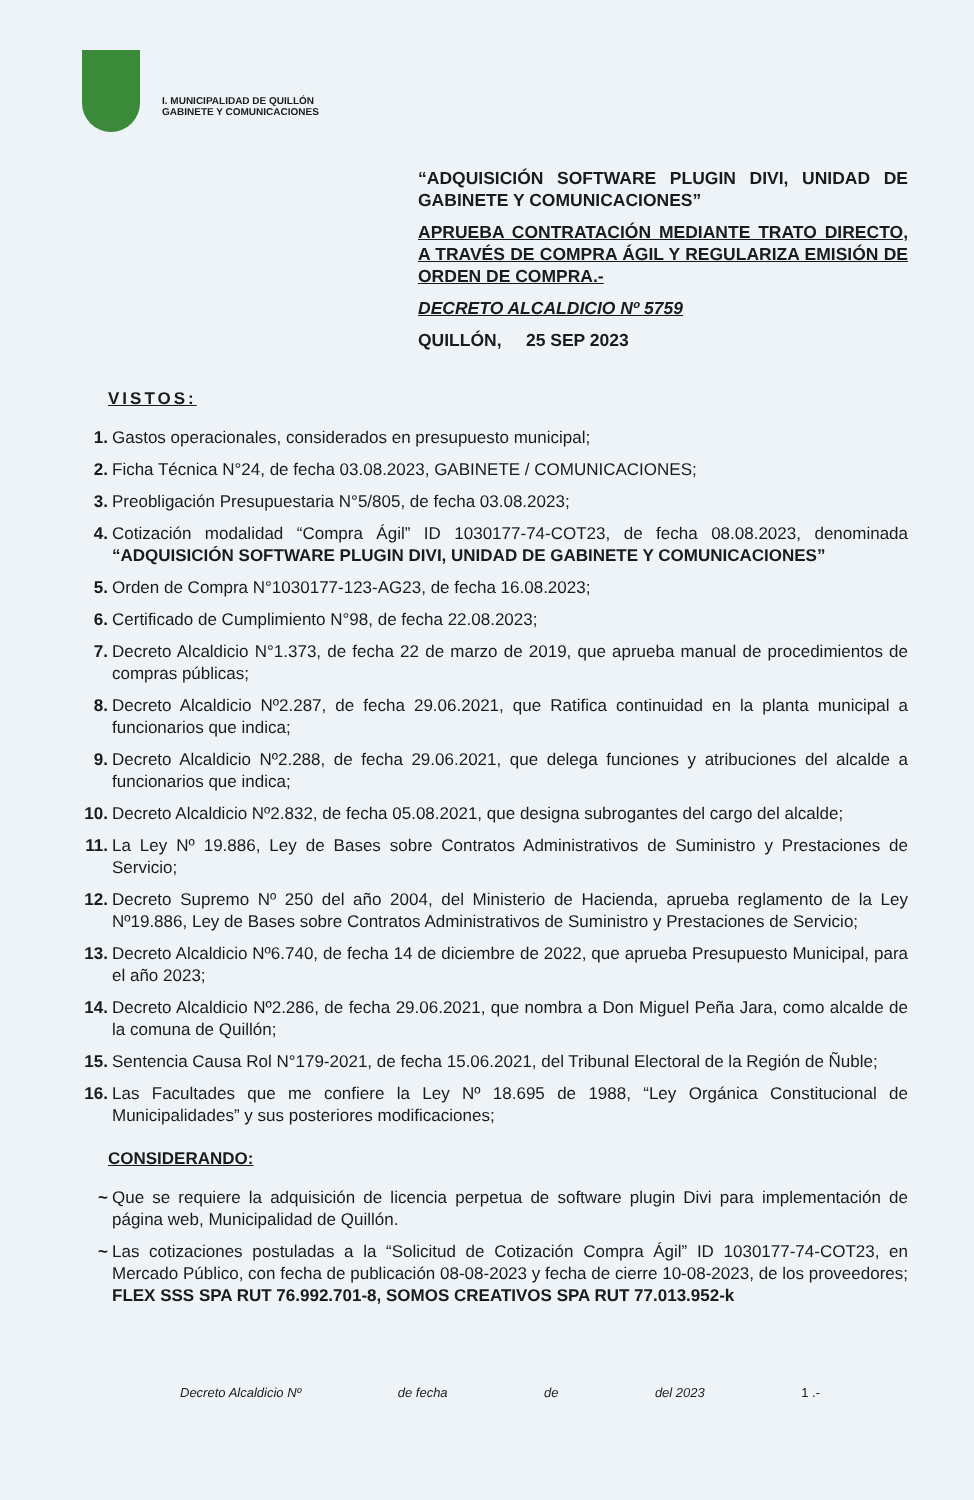I. MUNICIPALIDAD DE QUILLÓN
GABINETE Y COMUNICACIONES
“ADQUISICIÓN SOFTWARE PLUGIN DIVI, UNIDAD DE GABINETE Y COMUNICACIONES”
APRUEBA CONTRATACIÓN MEDIANTE TRATO DIRECTO, A TRAVÉS DE COMPRA ÁGIL Y REGULARIZA EMISIÓN DE ORDEN DE COMPRA.-
DECRETO ALCALDICIO Nº 5759
QUILLÓN, 25 SEP 2023
VISTOS:
1. Gastos operacionales, considerados en presupuesto municipal;
2. Ficha Técnica N°24, de fecha 03.08.2023, GABINETE / COMUNICACIONES;
3. Preobligación Presupuestaria N°5/805, de fecha 03.08.2023;
4. Cotización modalidad “Compra Ágil” ID 1030177-74-COT23, de fecha 08.08.2023, denominada “ADQUISICIÓN SOFTWARE PLUGIN DIVI, UNIDAD DE GABINETE Y COMUNICACIONES”
5. Orden de Compra N°1030177-123-AG23, de fecha 16.08.2023;
6. Certificado de Cumplimiento N°98, de fecha 22.08.2023;
7. Decreto Alcaldicio N°1.373, de fecha 22 de marzo de 2019, que aprueba manual de procedimientos de compras públicas;
8. Decreto Alcaldicio Nº2.287, de fecha 29.06.2021, que Ratifica continuidad en la planta municipal a funcionarios que indica;
9. Decreto Alcaldicio Nº2.288, de fecha 29.06.2021, que delega funciones y atribuciones del alcalde a funcionarios que indica;
10. Decreto Alcaldicio Nº2.832, de fecha 05.08.2021, que designa subrogantes del cargo del alcalde;
11. La Ley Nº 19.886, Ley de Bases sobre Contratos Administrativos de Suministro y Prestaciones de Servicio;
12. Decreto Supremo Nº 250 del año 2004, del Ministerio de Hacienda, aprueba reglamento de la Ley Nº19.886, Ley de Bases sobre Contratos Administrativos de Suministro y Prestaciones de Servicio;
13. Decreto Alcaldicio Nº6.740, de fecha 14 de diciembre de 2022, que aprueba Presupuesto Municipal, para el año 2023;
14. Decreto Alcaldicio Nº2.286, de fecha 29.06.2021, que nombra a Don Miguel Peña Jara, como alcalde de la comuna de Quillón;
15. Sentencia Causa Rol N°179-2021, de fecha 15.06.2021, del Tribunal Electoral de la Región de Ñuble;
16. Las Facultades que me confiere la Ley Nº 18.695 de 1988, “Ley Orgánica Constitucional de Municipalidades” y sus posteriores modificaciones;
CONSIDERANDO:
~ Que se requiere la adquisición de licencia perpetua de software plugin Divi para implementación de página web, Municipalidad de Quillón.
~ Las cotizaciones postuladas a la “Solicitud de Cotización Compra Ágil” ID 1030177-74-COT23, en Mercado Público, con fecha de publicación 08-08-2023 y fecha de cierre 10-08-2023, de los proveedores; FLEX SSS SPA RUT 76.992.701-8, SOMOS CREATIVOS SPA RUT 77.013.952-k
Decreto Alcaldicio Nº de fecha de del 2023 1 .-